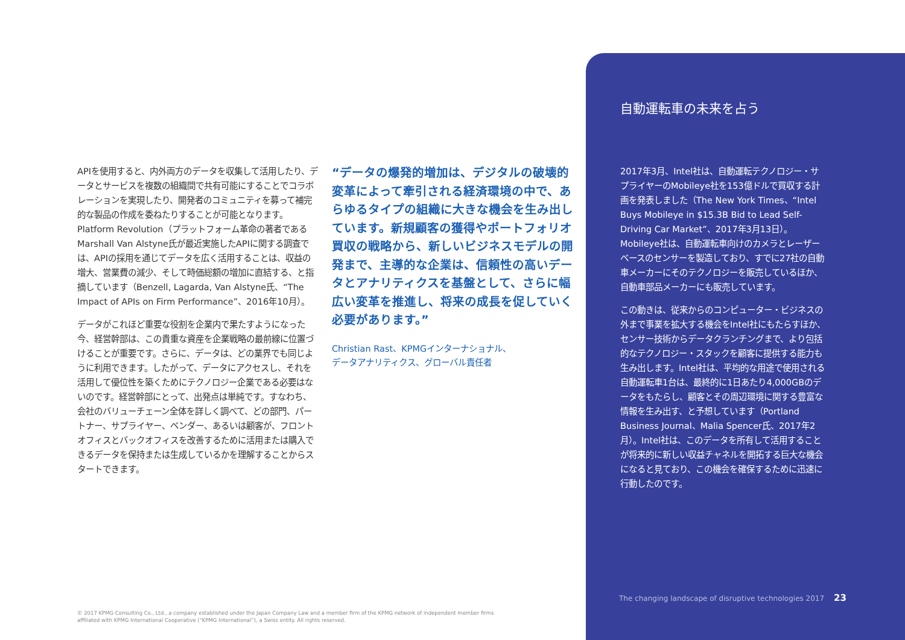APIを使用すると、内外両方のデータを収集して活用したり、データとサービスを複数の組織間で共有可能にすることでコラボレーションを実現したり、開発者のコミュニティを募って補完的な製品の作成を委ねたりすることが可能となります。Platform Revolution（プラットフォーム革命の著者であるMarshall Van Alstyne氏が最近実施したAPIに関する調査では、APIの採用を通じてデータを広く活用することは、収益の増大、営業費の減少、そして時価総額の増加に直結する、と指摘しています（Benzell, Lagarda, Van Alstyne氏、“The Impact of APIs on Firm Performance”、2016年10月）。
データがこれほど重要な役割を企業内で果たすようになった今、経営幹部は、この貴重な資産を企業戦略の最前線に位置づけることが重要です。さらに、データは、どの業界でも同じように利用できます。したがって、データにアクセスし、それを活用して優位性を築くためにテクノロジー企業である必要はないのです。経営幹部にとって、出発点は単純です。すなわち、会社のバリューチェーン全体を詳しく調べて、どの部門、パートナー、サプライヤー、ベンダー、あるいは顧客が、フロントオフィスとバックオフィスを改善するために活用または購入できるデータを保持または生成しているかを理解することからスタートできます。
“データの爆発的増加は、デジタルの破壊的変革によって牽引される経済環境の中で、あらゆるタイプの組織に大きな機会を生み出しています。新規顧客の獲得やポートフォリオ買収の戦略から、新しいビジネスモデルの開発まで、主導的な企業は、信頼性の高いデータとアナリティクスを基盤として、さらに幅広い変革を推進し、将来の成長を促していく必要があります。”
Christian Rast、KPMGインターナショナル、
データアナリティクス、グローバル責任者
自動運転車の未来を占う
2017年3月、Intel社は、自動運転テクノロジー・サプライヤーのMobileye社を153億ドルで買収する計画を発表しました（The New York Times、“Intel Buys Mobileye in $15.3B Bid to Lead Self-Driving Car Market”、2017年3月13日）。Mobileye社は、自動運転車向けのカメラとレーザーベースのセンサーを製造しており、すでに27社の自動車メーカーにそのテクノロジーを販売しているほか、自動車部品メーカーにも販売しています。
この動きは、従来からのコンピューター・ビジネスの外まで事業を拡大する機会をIntel社にもたらすほか、センサー技術からデータクランチングまで、より包括的なテクノロジー・スタックを顧客に提供する能力も生み出します。Intel社は、平均的な用途で使用される自動運転車1台は、最終的に1日あたり4,000GBのデータをもたらし、顧客とその周辺環境に関する豊富な情報を生み出す、と予想しています（Portland Business Journal、Malia Spencer氏、2017年2月）。Intel社は、このデータを所有して活用することが将来的に新しい収益チャネルを開拓する巨大な機会になると見ており、この機会を確保するために迅速に行動したのです。
The changing landscape of disruptive technologies 2017 23
© 2017 KPMG Consulting Co., Ltd., a company established under the Japan Company Law and a member firm of the KPMG network of independent member firms affiliated with KPMG International Cooperative (“KPMG International”), a Swiss entity. All rights reserved.